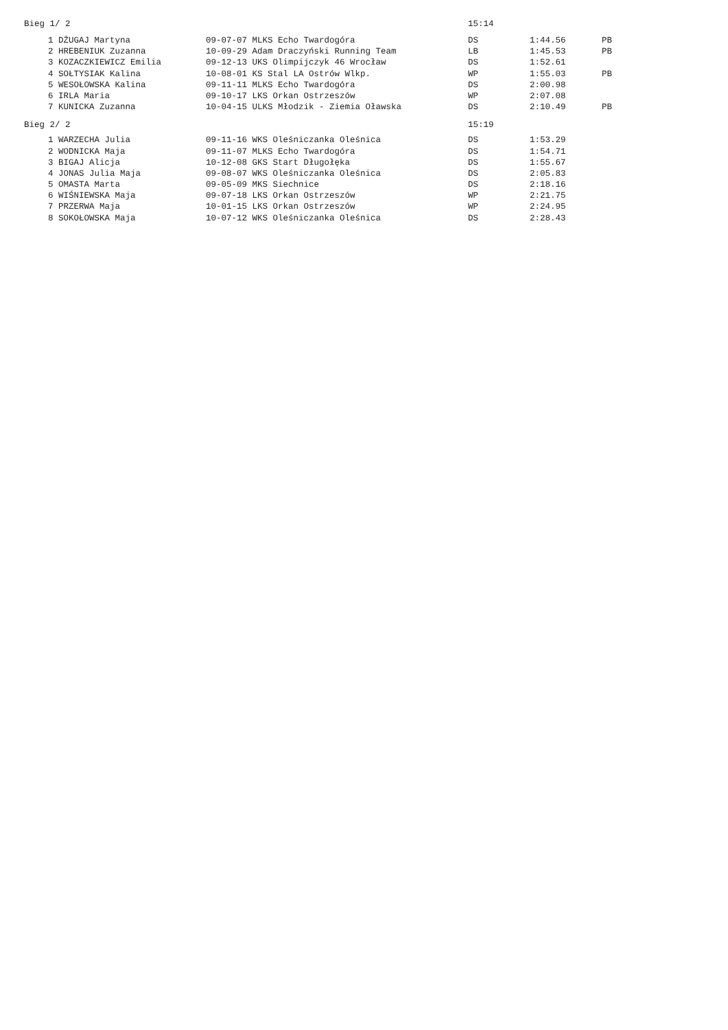| Bieg 1/ 2 | | | 15:14 | | |
| 1 | DŻUGAJ Martyna | 09-07-07 MLKS Echo Twardogóra | DS | 1:44.56 | PB |
| 2 | HREBENIUK Zuzanna | 10-09-29 Adam Draczyński Running Team | LB | 1:45.53 | PB |
| 3 | KOZACZKIEWICZ Emilia | 09-12-13 UKS Olimpijczyk 46 Wrocław | DS | 1:52.61 | |
| 4 | SOŁTYSIAK Kalina | 10-08-01 KS Stal LA Ostrów Wlkp. | WP | 1:55.03 | PB |
| 5 | WESOŁOWSKA Kalina | 09-11-11 MLKS Echo Twardogóra | DS | 2:00.98 | |
| 6 | IRLA Maria | 09-10-17 LKS Orkan Ostrzeszów | WP | 2:07.08 | |
| 7 | KUNICKA Zuzanna | 10-04-15 ULKS Młodzik - Ziemia Oławska | DS | 2:10.49 | PB |
| Bieg 2/ 2 | | | 15:19 | | |
| 1 | WARZECHA Julia | 09-11-16 WKS Oleśniczanka Oleśnica | DS | 1:53.29 | |
| 2 | WODNICKA Maja | 09-11-07 MLKS Echo Twardogóra | DS | 1:54.71 | |
| 3 | BIGAJ Alicja | 10-12-08 GKS Start Długołęka | DS | 1:55.67 | |
| 4 | JONAS Julia Maja | 09-08-07 WKS Oleśniczanka Oleśnica | DS | 2:05.83 | |
| 5 | OMASTA Marta | 09-05-09 MKS Siechnice | DS | 2:18.16 | |
| 6 | WIŚNIEWSKA Maja | 09-07-18 LKS Orkan Ostrzeszów | WP | 2:21.75 | |
| 7 | PRZERWA Maja | 10-01-15 LKS Orkan Ostrzeszów | WP | 2:24.95 | |
| 8 | SOKOŁOWSKA Maja | 10-07-12 WKS Oleśniczanka Oleśnica | DS | 2:28.43 | |